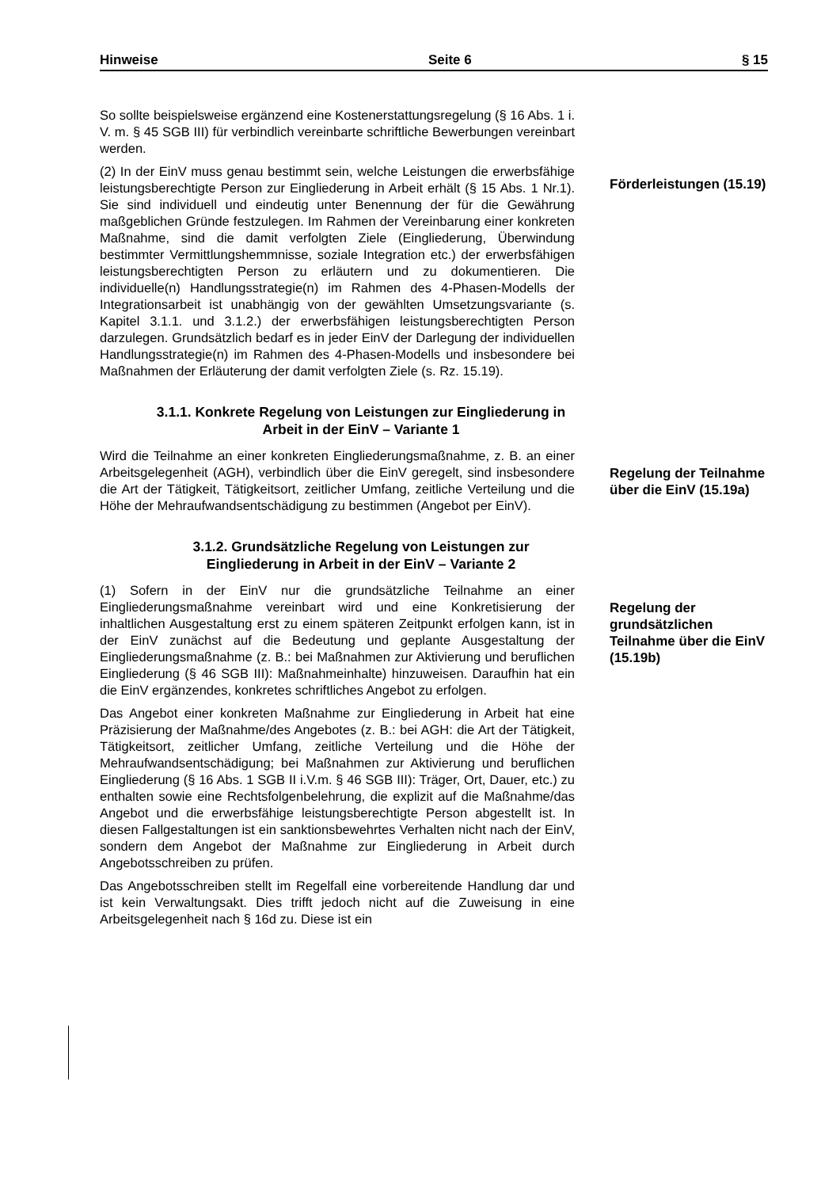Hinweise Seite 6 § 15
So sollte beispielsweise ergänzend eine Kostenerstattungsregelung (§ 16 Abs. 1 i. V. m. § 45 SGB III) für verbindlich vereinbarte schriftliche Bewerbungen vereinbart werden.
(2) In der EinV muss genau bestimmt sein, welche Leistungen die erwerbsfähige leistungsberechtigte Person zur Eingliederung in Arbeit erhält (§ 15 Abs. 1 Nr.1). Sie sind individuell und eindeutig unter Benennung der für die Gewährung maßgeblichen Gründe festzulegen. Im Rahmen der Vereinbarung einer konkreten Maßnahme, sind die damit verfolgten Ziele (Eingliederung, Überwindung bestimmter Vermittlungshemmnisse, soziale Integration etc.) der erwerbsfähigen leistungsberechtigten Person zu erläutern und zu dokumentieren. Die individuelle(n) Handlungsstrategie(n) im Rahmen des 4-Phasen-Modells der Integrationsarbeit ist unabhängig von der gewählten Umsetzungsvariante (s. Kapitel 3.1.1. und 3.1.2.) der erwerbsfähigen leistungsberechtigten Person darzulegen. Grundsätzlich bedarf es in jeder EinV der Darlegung der individuellen Handlungsstrategie(n) im Rahmen des 4-Phasen-Modells und insbesondere bei Maßnahmen der Erläuterung der damit verfolgten Ziele (s. Rz. 15.19).
Förderleistungen (15.19)
3.1.1. Konkrete Regelung von Leistungen zur Eingliederung in Arbeit in der EinV – Variante 1
Wird die Teilnahme an einer konkreten Eingliederungsmaßnahme, z. B. an einer Arbeitsgelegenheit (AGH), verbindlich über die EinV geregelt, sind insbesondere die Art der Tätigkeit, Tätigkeitsort, zeitlicher Umfang, zeitliche Verteilung und die Höhe der Mehraufwandsentschädigung zu bestimmen (Angebot per EinV).
Regelung der Teilnahme über die EinV (15.19a)
3.1.2. Grundsätzliche Regelung von Leistungen zur Eingliederung in Arbeit in der EinV – Variante 2
(1) Sofern in der EinV nur die grundsätzliche Teilnahme an einer Eingliederungsmaßnahme vereinbart wird und eine Konkretisierung der inhaltlichen Ausgestaltung erst zu einem späteren Zeitpunkt erfolgen kann, ist in der EinV zunächst auf die Bedeutung und geplante Ausgestaltung der Eingliederungsmaßnahme (z. B.: bei Maßnahmen zur Aktivierung und beruflichen Eingliederung (§ 46 SGB III): Maßnahmeinhalte) hinzuweisen. Daraufhin hat ein die EinV ergänzendes, konkretes schriftliches Angebot zu erfolgen.
Das Angebot einer konkreten Maßnahme zur Eingliederung in Arbeit hat eine Präzisierung der Maßnahme/des Angebotes (z. B.: bei AGH: die Art der Tätigkeit, Tätigkeitsort, zeitlicher Umfang, zeitliche Verteilung und die Höhe der Mehraufwandsentschädigung; bei Maßnahmen zur Aktivierung und beruflichen Eingliederung (§ 16 Abs. 1 SGB II i.V.m. § 46 SGB III): Träger, Ort, Dauer, etc.) zu enthalten sowie eine Rechtsfolgenbelehrung, die explizit auf die Maßnahme/das Angebot und die erwerbsfähige leistungsberechtigte Person abgestellt ist. In diesen Fallgestaltungen ist ein sanktionsbewehrtes Verhalten nicht nach der EinV, sondern dem Angebot der Maßnahme zur Eingliederung in Arbeit durch Angebotsschreiben zu prüfen.
Das Angebotsschreiben stellt im Regelfall eine vorbereitende Handlung dar und ist kein Verwaltungsakt. Dies trifft jedoch nicht auf die Zuweisung in eine Arbeitsgelegenheit nach § 16d zu. Diese ist ein
Regelung der grundsätzlichen Teilnahme über die EinV (15.19b)